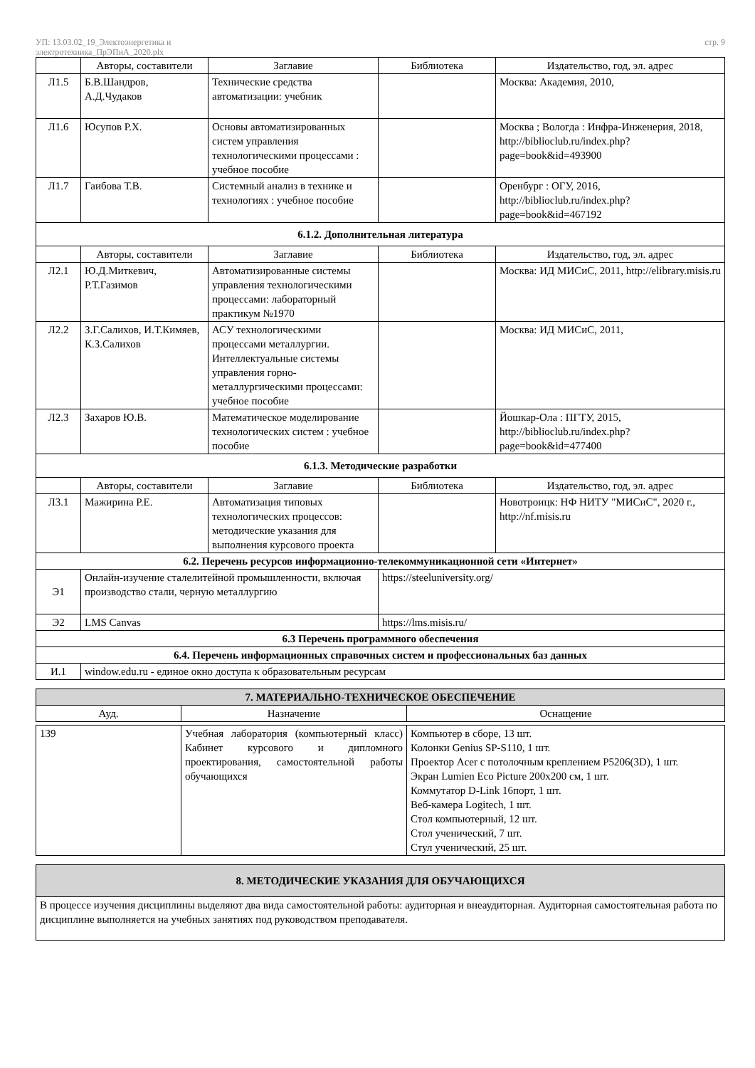УП: 13.03.02_19_Электоэнергетика и
электротехника_ПрЭПиА_2020.plx
стр. 9
| | Авторы, составители | Заглавие | Библиотека | Издательство, год, эл. адрес |
| --- | --- | --- | --- | --- |
| Л1.5 | Б.В.Шандров, А.Д.Чудаков | Технические средства автоматизации: учебник | | Москва: Академия, 2010, |
| Л1.6 | Юсупов Р.Х. | Основы автоматизированных систем управления технологическими процессами : учебное пособие | | Москва ; Вологда : Инфра-Инженерия, 2018, http://biblioclub.ru/index.php?page=book&id=493900 |
| Л1.7 | Гаибова Т.В. | Системный анализ в технике и технологиях : учебное пособие | | Оренбург : ОГУ, 2016, http://biblioclub.ru/index.php?page=book&id=467192 |
| 6.1.2. Дополнительная литература | | | | |
| | Авторы, составители | Заглавие | Библиотека | Издательство, год, эл. адрес |
| Л2.1 | Ю.Д.Миткевич, Р.Т.Газимов | Автоматизированные системы управления технологическими процессами: лабораторный практикум №1970 | | Москва: ИД МИСиС, 2011, http://elibrary.misis.ru |
| Л2.2 | З.Г.Салихов, И.Т.Кимяев, К.З.Салихов | АСУ технологическими процессами металлургии. Интеллектуальные системы управления горно-металлургическими процессами: учебное пособие | | Москва: ИД МИСиС, 2011, |
| Л2.3 | Захаров Ю.В. | Математическое моделирование технологических систем : учебное пособие | | Йошкар-Ола : ПГТУ, 2015, http://biblioclub.ru/index.php?page=book&id=477400 |
| 6.1.3. Методические разработки | | | | |
| | Авторы, составители | Заглавие | Библиотека | Издательство, год, эл. адрес |
| Л3.1 | Мажирина Р.Е. | Автоматизация типовых технологических процессов: методические указания для выполнения курсового проекта | | Новотроицк: НФ НИТУ "МИСиС", 2020 г., http://nf.misis.ru |
| 6.2. Перечень ресурсов информационно-телекоммуникационной сети «Интернет» | | | | |
| Э1 | Онлайн-изучение сталелитейной промышленности, включая производство стали, черную металлургию | | https://steeluniversity.org/ | |
| Э2 | LMS Canvas | | https://lms.misis.ru/ | |
| 6.3 Перечень программного обеспечения | | | | |
| 6.4. Перечень информационных справочных систем и профессиональных баз данных | | | | |
| И.1 | window.edu.ru - единое окно доступа к образовательным ресурсам | | | |
| 7. МАТЕРИАЛЬНО-ТЕХНИЧЕСКОЕ ОБЕСПЕЧЕНИЕ | | |
| Ауд. | Назначение | Оснащение |
| 139 | Учебная лаборатория (компьютерный класс) Кабинет курсового и дипломного проектирования, самостоятельной работы обучающихся | Компьютер в сборе, 13 шт. Колонки Genius SP-S110, 1 шт. Проектор Acer с потолочным креплением P5206(3D), 1 шт. Экран Lumien Eco Picture 200х200 см, 1 шт. Коммутатор D-Link 16порт, 1 шт. Веб-камера Logitech, 1 шт. Стол компьютерный, 12 шт. Стол ученический, 7 шт. Стул ученический, 25 шт. |
| 8. МЕТОДИЧЕСКИЕ УКАЗАНИЯ ДЛЯ ОБУЧАЮЩИХСЯ |
| В процессе изучения дисциплины выделяют два вида самостоятельной работы: аудиторная и внеаудиторная. Аудиторная самостоятельная работа по дисциплине выполняется на учебных занятиях под руководством преподавателя. |